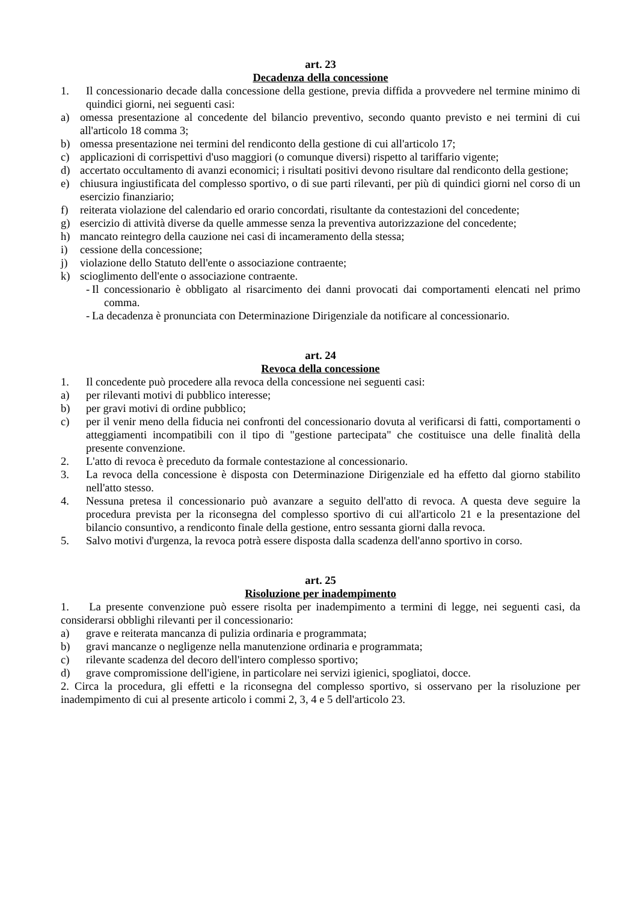art. 23
Decadenza della concessione
1. Il concessionario decade dalla concessione della gestione, previa diffida a provvedere nel termine minimo di quindici giorni, nei seguenti casi:
a) omessa presentazione al concedente del bilancio preventivo, secondo quanto previsto e nei termini di cui all'articolo 18 comma 3;
b) omessa presentazione nei termini del rendiconto della gestione di cui all'articolo 17;
c) applicazioni di corrispettivi d'uso maggiori (o comunque diversi) rispetto al tariffario vigente;
d) accertato occultamento di avanzi economici; i risultati positivi devono risultare dal rendiconto della gestione;
e) chiusura ingiustificata del complesso sportivo, o di sue parti rilevanti, per più di quindici giorni nel corso di un esercizio finanziario;
f) reiterata violazione del calendario ed orario concordati, risultante da contestazioni del concedente;
g) esercizio di attività diverse da quelle ammesse senza la preventiva autorizzazione del concedente;
h) mancato reintegro della cauzione nei casi di incameramento della stessa;
i) cessione della concessione;
j) violazione dello Statuto dell'ente o associazione contraente;
k) scioglimento dell'ente o associazione contraente.
- Il concessionario è obbligato al risarcimento dei danni provocati dai comportamenti elencati nel primo comma.
- La decadenza è pronunciata con Determinazione Dirigenziale da notificare al concessionario.
art. 24
Revoca della concessione
1. Il concedente può procedere alla revoca della concessione nei seguenti casi:
a) per rilevanti motivi di pubblico interesse;
b) per gravi motivi di ordine pubblico;
c) per il venir meno della fiducia nei confronti del concessionario dovuta al verificarsi di fatti, comportamenti o atteggiamenti incompatibili con il tipo di "gestione partecipata" che costituisce una delle finalità della presente convenzione.
2. L'atto di revoca è preceduto da formale contestazione al concessionario.
3. La revoca della concessione è disposta con Determinazione Dirigenziale ed ha effetto dal giorno stabilito nell'atto stesso.
4. Nessuna pretesa il concessionario può avanzare a seguito dell'atto di revoca. A questa deve seguire la procedura prevista per la riconsegna del complesso sportivo di cui all'articolo 21 e la presentazione del bilancio consuntivo, a rendiconto finale della gestione, entro sessanta giorni dalla revoca.
5. Salvo motivi d'urgenza, la revoca potrà essere disposta dalla scadenza dell'anno sportivo in corso.
art. 25
Risoluzione per inadempimento
1. La presente convenzione può essere risolta per inadempimento a termini di legge, nei seguenti casi, da considerarsi obblighi rilevanti per il concessionario:
a) grave e reiterata mancanza di pulizia ordinaria e programmata;
b) gravi mancanze o negligenze nella manutenzione ordinaria e programmata;
c) rilevante scadenza del decoro dell'intero complesso sportivo;
d) grave compromissione dell'igiene, in particolare nei servizi igienici, spogliatoi, docce.
2. Circa la procedura, gli effetti e la riconsegna del complesso sportivo, si osservano per la risoluzione per inadempimento di cui al presente articolo i commi 2, 3, 4 e 5 dell'articolo 23.